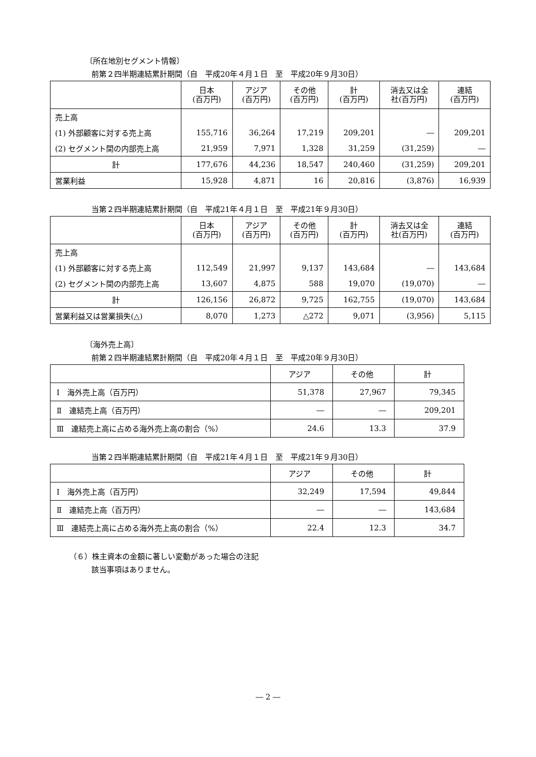〔所在地別セグメント情報〕
前第２四半期連結累計期間（自　平成20年４月１日　至　平成20年９月30日）
| | 日本 (百万円) | アジア (百万円) | その他 (百万円) | 計 (百万円) | 消去又は全 社(百万円) | 連結 (百万円) |
| --- | --- | --- | --- | --- | --- | --- |
| 売上高 | | | | | | |
| (1) 外部顧客に対する売上高 | 155,716 | 36,264 | 17,219 | 209,201 | ― | 209,201 |
| (2) セグメント間の内部売上高 | 21,959 | 7,971 | 1,328 | 31,259 | (31,259) | ― |
| 計 | 177,676 | 44,236 | 18,547 | 240,460 | (31,259) | 209,201 |
| 営業利益 | 15,928 | 4,871 | 16 | 20,816 | (3,876) | 16,939 |
当第２四半期連結累計期間（自　平成21年４月１日　至　平成21年９月30日）
| | 日本 (百万円) | アジア (百万円) | その他 (百万円) | 計 (百万円) | 消去又は全 社(百万円) | 連結 (百万円) |
| --- | --- | --- | --- | --- | --- | --- |
| 売上高 | | | | | | |
| (1) 外部顧客に対する売上高 | 112,549 | 21,997 | 9,137 | 143,684 | ― | 143,684 |
| (2) セグメント間の内部売上高 | 13,607 | 4,875 | 588 | 19,070 | (19,070) | ― |
| 計 | 126,156 | 26,872 | 9,725 | 162,755 | (19,070) | 143,684 |
| 営業利益又は営業損失(△) | 8,070 | 1,273 | △272 | 9,071 | (3,956) | 5,115 |
〔海外売上高〕
前第２四半期連結累計期間（自　平成20年４月１日　至　平成20年９月30日）
| | アジア | その他 | 計 |
| --- | --- | --- | --- |
| Ⅰ 海外売上高（百万円） | 51,378 | 27,967 | 79,345 |
| Ⅱ 連結売上高（百万円） | ― | ― | 209,201 |
| Ⅲ 連結売上高に占める海外売上高の割合（%） | 24.6 | 13.3 | 37.9 |
当第２四半期連結累計期間（自　平成21年４月１日　至　平成21年９月30日）
| | アジア | その他 | 計 |
| --- | --- | --- | --- |
| Ⅰ 海外売上高（百万円） | 32,249 | 17,594 | 49,844 |
| Ⅱ 連結売上高（百万円） | ― | ― | 143,684 |
| Ⅲ 連結売上高に占める海外売上高の割合（%） | 22.4 | 12.3 | 34.7 |
（６）株主資本の金額に著しい変動があった場合の注記
該当事項はありません。
― 2 ―